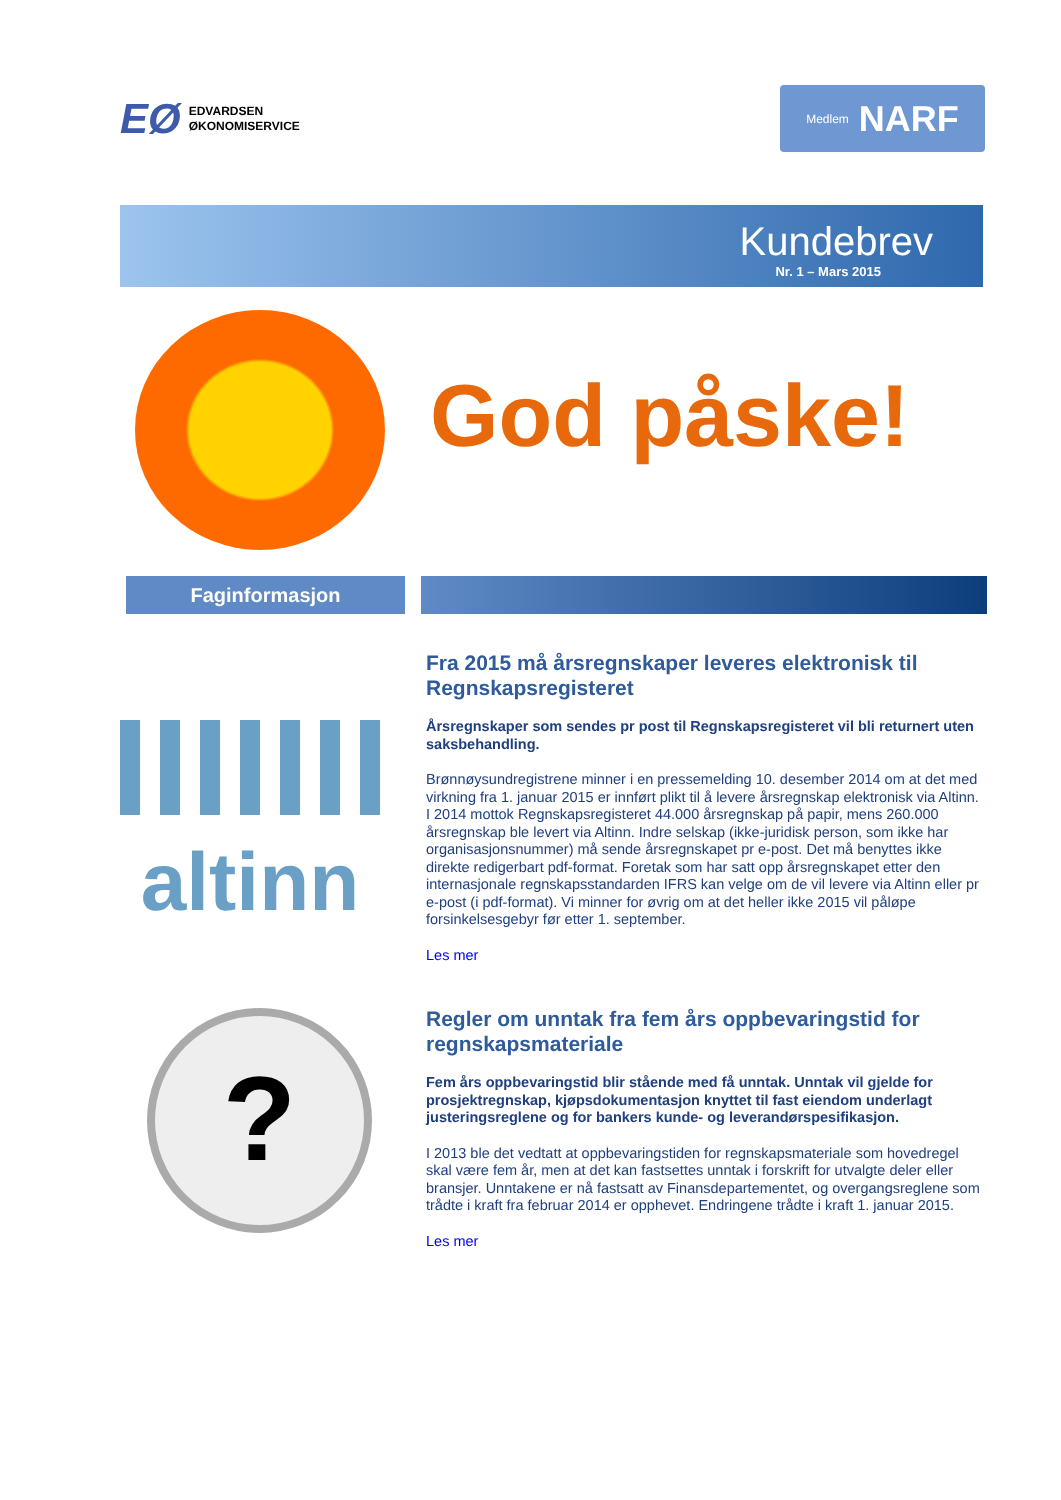EØ EDVARDSEN
ØKONOMISERVICE
Medlem NARF
Kundebrev
Nr. 1 – Mars 2015
God påske!
Faginformasjon
altinn
?
Fra 2015 må årsregnskaper leveres elektronisk til Regnskapsregisteret
Årsregnskaper som sendes pr post til Regnskapsregisteret vil bli returnert uten saksbehandling.
Brønnøysundregistrene minner i en pressemelding 10. desember 2014 om at det med virkning fra 1. januar 2015 er innført plikt til å levere årsregnskap elektronisk via Altinn. I 2014 mottok Regnskapsregisteret 44.000 årsregnskap på papir, mens 260.000 årsregnskap ble levert via Altinn. Indre selskap (ikke-juridisk person, som ikke har organisasjonsnummer) må sende årsregnskapet pr e-post. Det må benyttes ikke direkte redigerbart pdf-format. Foretak som har satt opp årsregnskapet etter den internasjonale regnskapsstandarden IFRS kan velge om de vil levere via Altinn eller pr e-post (i pdf-format). Vi minner for øvrig om at det heller ikke 2015 vil påløpe forsinkelsesgebyr før etter 1. september.
Les mer
Regler om unntak fra fem års oppbevaringstid for regnskapsmateriale
Fem års oppbevaringstid blir stående med få unntak. Unntak vil gjelde for prosjektregnskap, kjøpsdokumentasjon knyttet til fast eiendom underlagt justeringsreglene og for bankers kunde- og leverandørspesifikasjon.
I 2013 ble det vedtatt at oppbevaringstiden for regnskapsmateriale som hovedregel skal være fem år, men at det kan fastsettes unntak i forskrift for utvalgte deler eller bransjer. Unntakene er nå fastsatt av Finansdepartementet, og overgangsreglene som trådte i kraft fra februar 2014 er opphevet. Endringene trådte i kraft 1. januar 2015.
Les mer